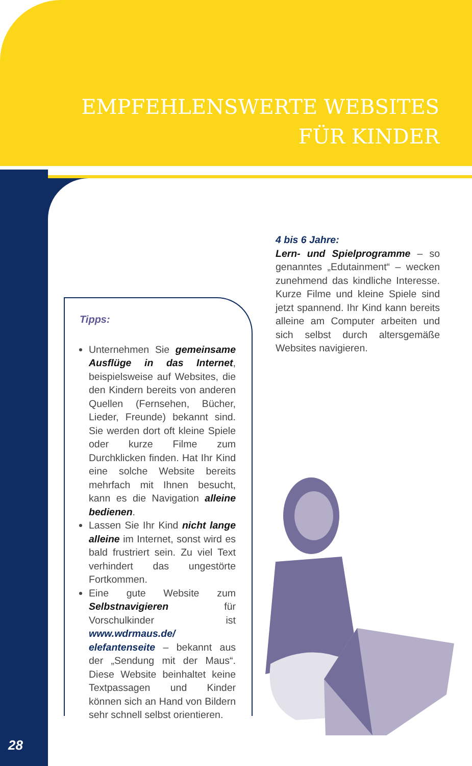EMPFEHLENSWERTE WEBSITES
FÜR KINDER
Tipps:
Unternehmen Sie gemeinsame Ausflüge in das Internet, beispielsweise auf Websites, die den Kindern bereits von anderen Quellen (Fernsehen, Bücher, Lieder, Freunde) bekannt sind. Sie werden dort oft kleine Spiele oder kurze Filme zum Durchklicken finden. Hat Ihr Kind eine solche Website bereits mehrfach mit Ihnen besucht, kann es die Navigation alleine bedienen.
Lassen Sie Ihr Kind nicht lange alleine im Internet, sonst wird es bald frustriert sein. Zu viel Text verhindert das ungestörte Fortkommen.
Eine gute Website zum Selbstnavigieren für Vorschulkinder ist www.wdrmaus.de/ elefantenseite – bekannt aus der „Sendung mit der Maus“. Diese Website beinhaltet keine Textpassagen und Kinder können sich an Hand von Bildern sehr schnell selbst orientieren.
4 bis 6 Jahre:
Lern- und Spielprogramme – so genanntes „Edutainment“ – wecken zunehmend das kindliche Interesse. Kurze Filme und kleine Spiele sind jetzt spannend. Ihr Kind kann bereits alleine am Computer arbeiten und sich selbst durch altersgemäße Websites navigieren.
28